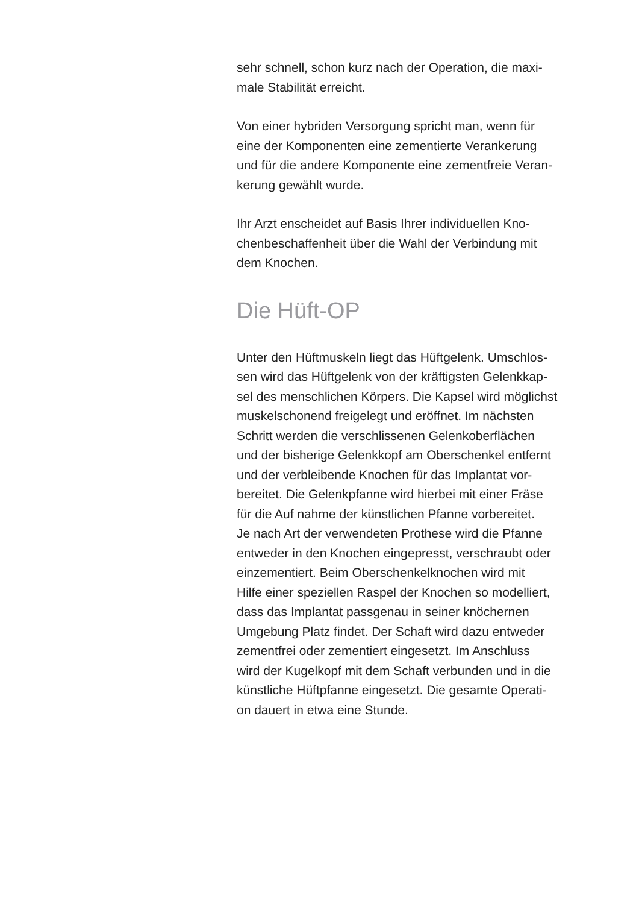sehr schnell, schon kurz nach der Operation, die maxi-
male Stabilität erreicht.
Von einer hybriden Versorgung spricht man, wenn für
eine der Komponenten eine zementierte Verankerung
und für die andere Komponente eine zementfreie Veran-
kerung gewählt wurde.
Ihr Arzt enscheidet auf Basis Ihrer individuellen Kno-
chenbeschaffenheit über die Wahl der Verbindung mit
dem Knochen.
Die Hüft-OP
Unter den Hüftmuskeln liegt das Hüftgelenk. Umschlos-
sen wird das Hüftgelenk von der kräftigsten Gelenkkap-
sel des menschlichen Körpers. Die Kapsel wird möglichst
muskelschonend freigelegt und eröffnet. Im nächsten
Schritt werden die verschlissenen Gelenkoberflächen
und der bisherige Gelenkkopf am Oberschenkel entfernt
und der verbleibende Knochen für das Implantat vor-
bereitet. Die Gelenkpfanne wird hierbei mit einer Fräse
für die Auf nahme der künstlichen Pfanne vorbereitet.
Je nach Art der verwendeten Prothese wird die Pfanne
entweder in den Knochen eingepresst, verschraubt oder
einzementiert. Beim Oberschenkelknochen wird mit
Hilfe einer speziellen Raspel der Knochen so modelliert,
dass das Implantat passgenau in seiner knöchernen
Umgebung Platz findet. Der Schaft wird dazu entweder
zementfrei oder zementiert eingesetzt. Im Anschluss
wird der Kugelkopf mit dem Schaft verbunden und in die
künstliche Hüftpfanne eingesetzt. Die gesamte Operati-
on dauert in etwa eine Stunde.